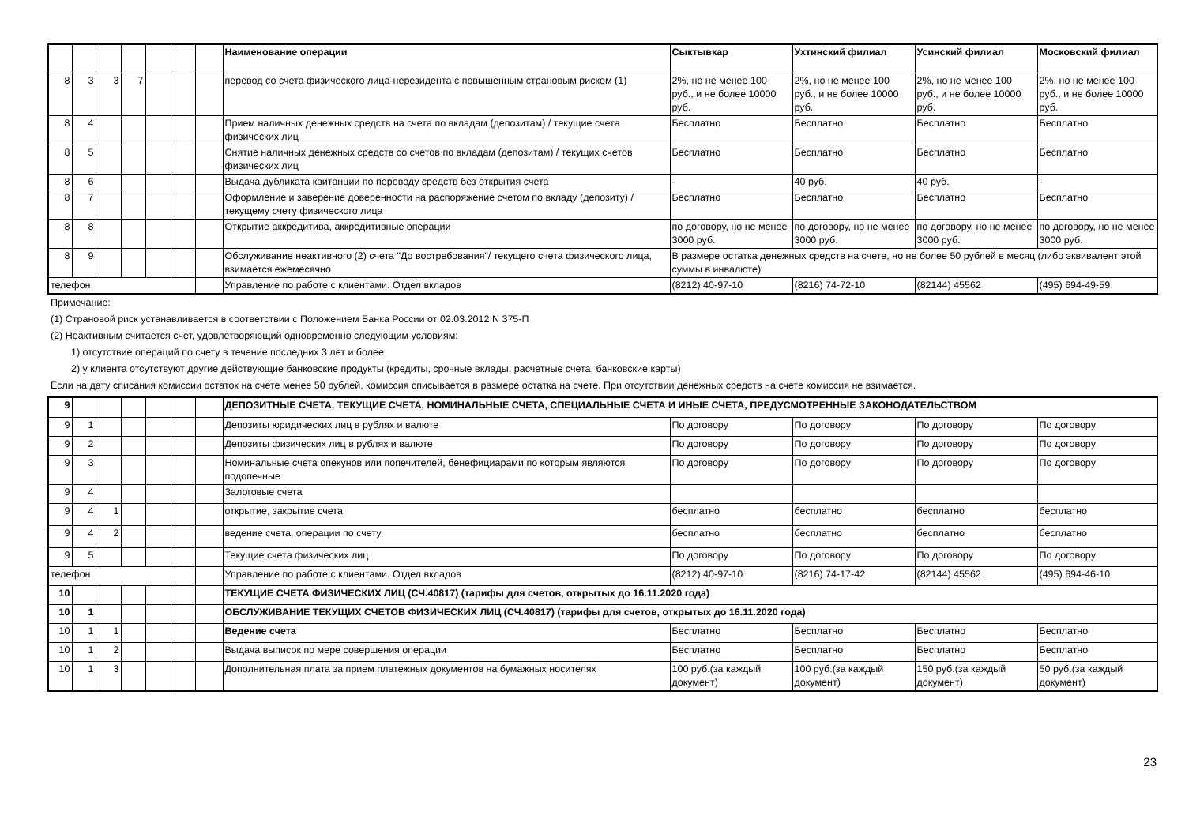| | | | | | | | Наименование операции | Сыктывкар | Ухтинский филиал | Усинский филиал | Московский филиал |
| 8 | 3 | 3 | 7 | | | | перевод со счета физического лица-нерезидента с повышенным страновым риском (1) | 2%, но не менее 100 руб., и не более 10000 руб. | 2%, но не менее 100 руб., и не более 10000 руб. | 2%, но не менее 100 руб., и не более 10000 руб. | 2%, но не менее 100 руб., и не более 10000 руб. |
| 8 | 4 | | | | | | Прием наличных денежных средств на счета по вкладам (депозитам) / текущие счета физических лиц | Бесплатно | Бесплатно | Бесплатно | Бесплатно |
| 8 | 5 | | | | | | Снятие наличных денежных средств со счетов по вкладам (депозитам) / текущих счетов физических лиц | Бесплатно | Бесплатно | Бесплатно | Бесплатно |
| 8 | 6 | | | | | | Выдача дубликата квитанции по переводу средств без открытия счета | - | 40 руб. | 40 руб. | - |
| 8 | 7 | | | | | | Оформление и заверение доверенности на распоряжение счетом по вкладу (депозиту) / текущему счету физического лица | Бесплатно | Бесплатно | Бесплатно | Бесплатно |
| 8 | 8 | | | | | | Открытие аккредитива, аккредитивные операции | по договору, но не менее 3000 руб. | по договору, но не менее 3000 руб. | по договору, но не менее 3000 руб. | по договору, но не менее 3000 руб. |
| 8 | 9 | | | | | | Обслуживание неактивного (2) счета "До востребования"/ текущего счета физического лица, взимается ежемесячно | В размере остатка денежных средств на счете, но не более 50 рублей в месяц (либо эквивалент этой суммы в инвалюте) | | | |
| телефон | | | | | | | Управление по работе с клиентами. Отдел вкладов | (8212) 40-97-10 | (8216) 74-72-10 | (82144) 45562 | (495) 694-49-59 |
Примечание:
(1) Страновой риск устанавливается в соответствии с Положением Банка России от 02.03.2012 N 375-П
(2) Неактивным считается счет, удовлетворяющий одновременно следующим условиям:
1) отсутствие операций по счету в течение последних 3 лет и более
2) у клиента отсутствуют другие действующие банковские продукты (кредиты, срочные вклады, расчетные счета, банковские карты)
Если на дату списания комиссии остаток на счете менее 50 рублей, комиссия списывается в размере остатка на счете. При отсутствии денежных средств на счете комиссия не взимается.
| 9 | | | | | | | ДЕПОЗИТНЫЕ СЧЕТА, ТЕКУЩИЕ СЧЕТА, НОМИНАЛЬНЫЕ СЧЕТА, СПЕЦИАЛЬНЫЕ СЧЕТА И ИНЫЕ СЧЕТА, ПРЕДУСМОТРЕННЫЕ ЗАКОНОДАТЕЛЬСТВОМ | | | | |
| 9 | 1 | | | | | | Депозиты юридических лиц в рублях и валюте | По договору | По договору | По договору | По договору |
| 9 | 2 | | | | | | Депозиты физических лиц в рублях и валюте | По договору | По договору | По договору | По договору |
| 9 | 3 | | | | | | Номинальные счета опекунов или попечителей, бенефициарами по которым являются подопечные | По договору | По договору | По договору | По договору |
| 9 | 4 | | | | | | Залоговые счета | | | | |
| 9 | 4 | 1 | | | | | открытие, закрытие счета | бесплатно | бесплатно | бесплатно | бесплатно |
| 9 | 4 | 2 | | | | | ведение счета, операции по счету | бесплатно | бесплатно | бесплатно | бесплатно |
| 9 | 5 | | | | | | Текущие счета физических лиц | По договору | По договору | По договору | По договору |
| телефон | | | | | | | Управление по работе с клиентами. Отдел вкладов | (8212) 40-97-10 | (8216) 74-17-42 | (82144) 45562 | (495) 694-46-10 |
| 10 | | | | | | | ТЕКУЩИЕ СЧЕТА ФИЗИЧЕСКИХ ЛИЦ (СЧ.40817) (тарифы для счетов, открытых до 16.11.2020 года) | | | | |
| 10 | 1 | | | | | | ОБСЛУЖИВАНИЕ ТЕКУЩИХ СЧЕТОВ ФИЗИЧЕСКИХ ЛИЦ (СЧ.40817) (тарифы для счетов, открытых до 16.11.2020 года) | | | | |
| 10 | 1 | 1 | | | | | Ведение счета | Бесплатно | Бесплатно | Бесплатно | Бесплатно |
| 10 | 1 | 2 | | | | | Выдача выписок по мере совершения операции | Бесплатно | Бесплатно | Бесплатно | Бесплатно |
| 10 | 1 | 3 | | | | | Дополнительная плата за прием платежных документов на бумажных носителях | 100 руб.(за каждый документ) | 100 руб.(за каждый документ) | 150 руб.(за каждый документ) | 50 руб.(за каждый документ) |
23